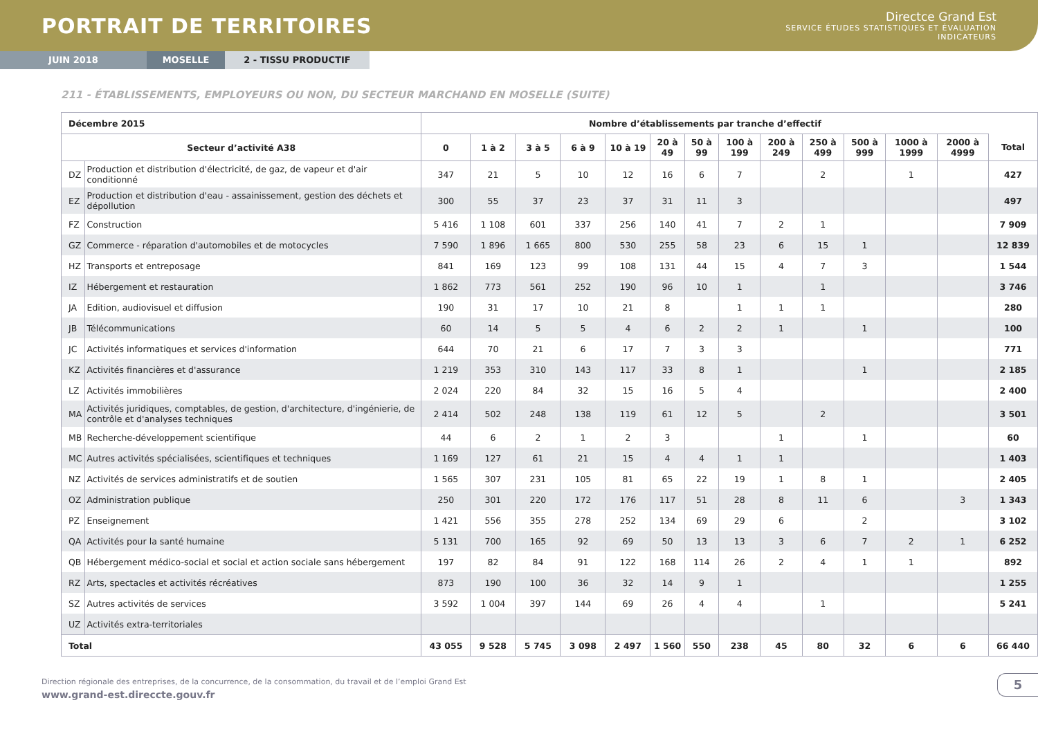PORTRAIT DE TERRITOIRES
Directce Grand Est
SERVICE ÉTUDES STATISTIQUES ET ÉVALUATION
INDICATEURS
JUIN 2018 MOSELLE 2 - TISSU PRODUCTIF
211 - ÉTABLISSEMENTS, EMPLOYEURS OU NON, DU SECTEUR MARCHAND EN MOSELLE (SUITE)
| Décembre 2015 | | Nombre d’établissements par tranche d’effectif | | | | | | | | | | | | | |
| --- | --- | --- | --- | --- | --- | --- | --- | --- | --- | --- | --- | --- | --- | --- | --- |
| Secteur d’activité A38 | | 0 | 1 à 2 | 3 à 5 | 6 à 9 | 10 à 19 | 20 à 49 | 50 à 99 | 100 à 199 | 200 à 249 | 250 à 499 | 500 à 999 | 1000 à 1999 | 2000 à 4999 | Total |
| DZ | Production et distribution d'électricité, de gaz, de vapeur et d'air conditionné | 347 | 21 | 5 | 10 | 12 | 16 | 6 | 7 | | 2 | | 1 | | 427 |
| EZ | Production et distribution d'eau - assainissement, gestion des déchets et dépollution | 300 | 55 | 37 | 23 | 37 | 31 | 11 | 3 | | | | | | 497 |
| FZ | Construction | 5 416 | 1 108 | 601 | 337 | 256 | 140 | 41 | 7 | 2 | 1 | | | | 7 909 |
| GZ | Commerce - réparation d'automobiles et de motocycles | 7 590 | 1 896 | 1 665 | 800 | 530 | 255 | 58 | 23 | 6 | 15 | 1 | | | 12 839 |
| HZ | Transports et entreposage | 841 | 169 | 123 | 99 | 108 | 131 | 44 | 15 | 4 | 7 | 3 | | | 1 544 |
| IZ | Hébergement et restauration | 1 862 | 773 | 561 | 252 | 190 | 96 | 10 | 1 | | 1 | | | | 3 746 |
| JA | Edition, audiovisuel et diffusion | 190 | 31 | 17 | 10 | 21 | 8 | | 1 | 1 | 1 | | | | 280 |
| JB | Télécommunications | 60 | 14 | 5 | 5 | 4 | 6 | 2 | 2 | 1 | | 1 | | | 100 |
| JC | Activités informatiques et services d'information | 644 | 70 | 21 | 6 | 17 | 7 | 3 | 3 | | | | | | 771 |
| KZ | Activités financières et d'assurance | 1 219 | 353 | 310 | 143 | 117 | 33 | 8 | 1 | | | 1 | | | 2 185 |
| LZ | Activités immobilières | 2 024 | 220 | 84 | 32 | 15 | 16 | 5 | 4 | | | | | | 2 400 |
| MA | Activités juridiques, comptables, de gestion, d'architecture, d'ingénierie, de contrôle et d'analyses techniques | 2 414 | 502 | 248 | 138 | 119 | 61 | 12 | 5 | | 2 | | | | 3 501 |
| MB | Recherche-développement scientifique | 44 | 6 | 2 | 1 | 2 | 3 | | | 1 | | 1 | | | 60 |
| MC | Autres activités spécialisées, scientifiques et techniques | 1 169 | 127 | 61 | 21 | 15 | 4 | 4 | 1 | 1 | | | | | 1 403 |
| NZ | Activités de services administratifs et de soutien | 1 565 | 307 | 231 | 105 | 81 | 65 | 22 | 19 | 1 | 8 | 1 | | | 2 405 |
| OZ | Administration publique | 250 | 301 | 220 | 172 | 176 | 117 | 51 | 28 | 8 | 11 | 6 | | 3 | 1 343 |
| PZ | Enseignement | 1 421 | 556 | 355 | 278 | 252 | 134 | 69 | 29 | 6 | | 2 | | | 3 102 |
| QA | Activités pour la santé humaine | 5 131 | 700 | 165 | 92 | 69 | 50 | 13 | 13 | 3 | 6 | 7 | 2 | 1 | 6 252 |
| QB | Hébergement médico-social et social et action sociale sans hébergement | 197 | 82 | 84 | 91 | 122 | 168 | 114 | 26 | 2 | 4 | 1 | 1 | | 892 |
| RZ | Arts, spectacles et activités récréatives | 873 | 190 | 100 | 36 | 32 | 14 | 9 | 1 | | | | | | 1 255 |
| SZ | Autres activités de services | 3 592 | 1 004 | 397 | 144 | 69 | 26 | 4 | 4 | | 1 | | | | 5 241 |
| UZ | Activités extra-territoriales | | | | | | | | | | | | | | |
| Total | | 43 055 | 9 528 | 5 745 | 3 098 | 2 497 | 1 560 | 550 | 238 | 45 | 80 | 32 | 6 | 6 | 66 440 |
Direction régionale des entreprises, de la concurrence, de la consommation, du travail et de l’emploi Grand Est
www.grand-est.direccte.gouv.fr
5